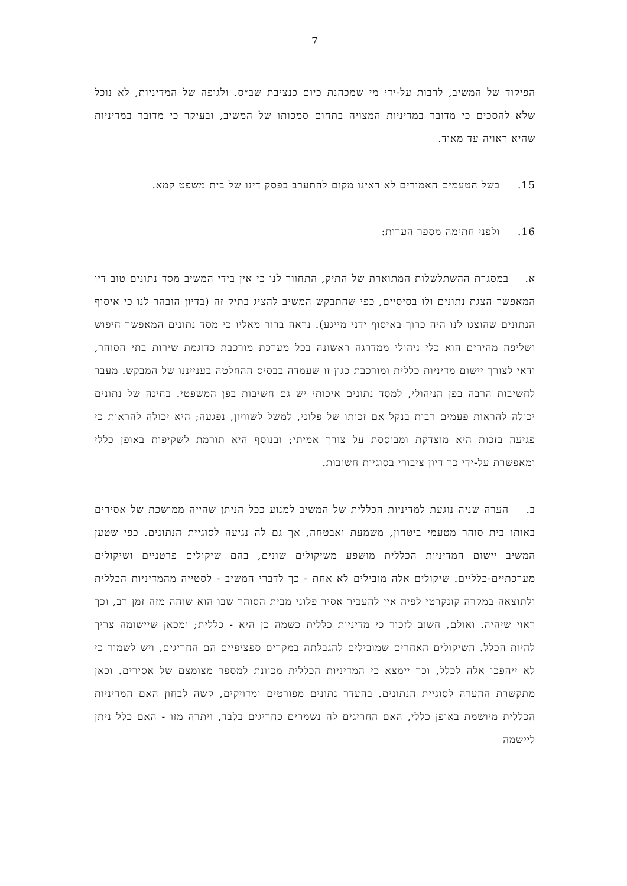7
הפיקוד של המשיב, לרבות על-ידי מי שמכהנת כיום כנציבת שב״ס. ולגופה של המדיניות, לא נוכל שלא להסכים כי מדובר במדיניות המצויה בתחום סמכותו של המשיב, ובעיקר כי מדובר במדיניות שהיא ראויה עד מאוד.
15. בשל הטעמים האמורים לא ראינו מקום להתערב בפסק דינו של בית משפט קמא.
16. ולפני חתימה מספר הערות:
א. במסגרת ההשתלשלות המתוארת של התיק, התחוור לנו כי אין בידי המשיב מסד נתונים טוב דיו המאפשר הצגת נתונים ולוּ בסיסיים, כפי שהתבקש המשיב להציג בתיק זה (בדיון הובהר לנו כי איסוף הנתונים שהוצגו לנו היה כרוך באיסוף ידני מייגע). נראה ברור מאליו כי מסד נתונים המאפשר חיפוש ושליפה מהירים הוא כלי ניהולי ממדרגה ראשונה בכל מערכת מורכבת כדוגמת שירות בתי הסוהר, ודאי לצורך יישום מדיניות כללית ומורכבת כגון זו שעמדה בבסיס ההחלטה בענייננו של המבקש. מעבר לחשיבות הרבה בפן הניהולי, למסד נתונים איכותי יש גם חשיבות בפן המשפטי. בחינה של נתונים יכולה להראות פעמים רבות בנקל אם זכותו של פלוני, למשל לשוויון, נפגעה; היא יכולה להראות כי פגיעה בזכות היא מוצדקת ומבוססת על צורך אמיתי; ובנוסף היא תורמת לשקיפות באופן כללי ומאפשרת על-ידי כך דיון ציבורי בסוגיות חשובות.
ב. הערה שניה נוגעת למדיניות הכללית של המשיב למנוע ככל הניתן שהייה ממושכת של אסירים באותו בית סוהר מטעמי ביטחון, משמעת ואבטחה, אך גם לה נגיעה לסוגיית הנתונים. כפי שטען המשיב יישום המדיניות הכללית מושפע משיקולים שונים, בהם שיקולים פרטניים ושיקולים מערכתיים-כלליים. שיקולים אלה מובילים לא אחת - כך לדברי המשיב - לסטייה מהמדיניות הכללית ולתוצאה במקרה קונקרטי לפיה אין להעביר אסיר פלוני מבית הסוהר שבו הוא שוהה מזה זמן רב, וכך ראוי שיהיה. ואולם, חשוב לזכור כי מדיניות כללית כשמה כן היא - כללית; ומכאן שיישומה צריך להיות הכלל. השיקולים האחרים שמובילים להגבלתה במקרים ספציפיים הם החריגים, ויש לשמור כי לא ייהפכו אלה לכלל, וכך יימצא כי המדיניות הכללית מכוונת למספר מצומצם של אסירים. וכאן מתקשרת ההערה לסוגיית הנתונים. בהעדר נתונים מפורטים ומדויקים, קשה לבחון האם המדיניות הכללית מיושמת באופן כללי, האם החריגים לה נשמרים כחריגים בלבד, ויתרה מזו - האם כלל ניתן ליישמה